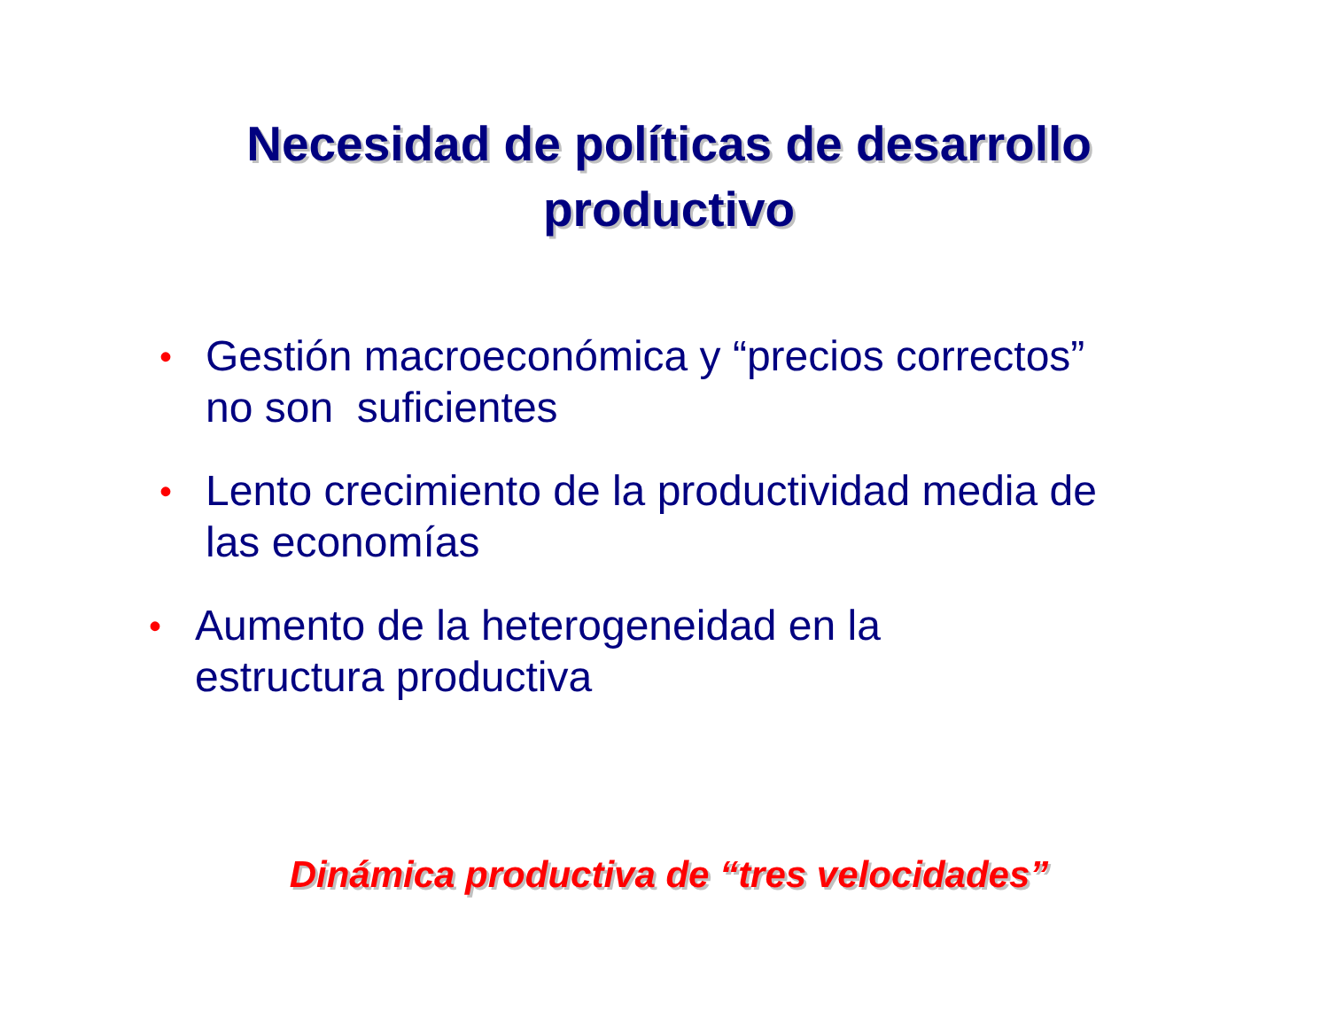Necesidad de políticas de desarrollo
productivo
• Gestión macroeconómica y “precios correctos”
no son suficientes
• Lento crecimiento de la productividad media de
las economías
• Aumento de la heterogeneidad en la
estructura productiva
Dinámica productiva de “tres velocidades”